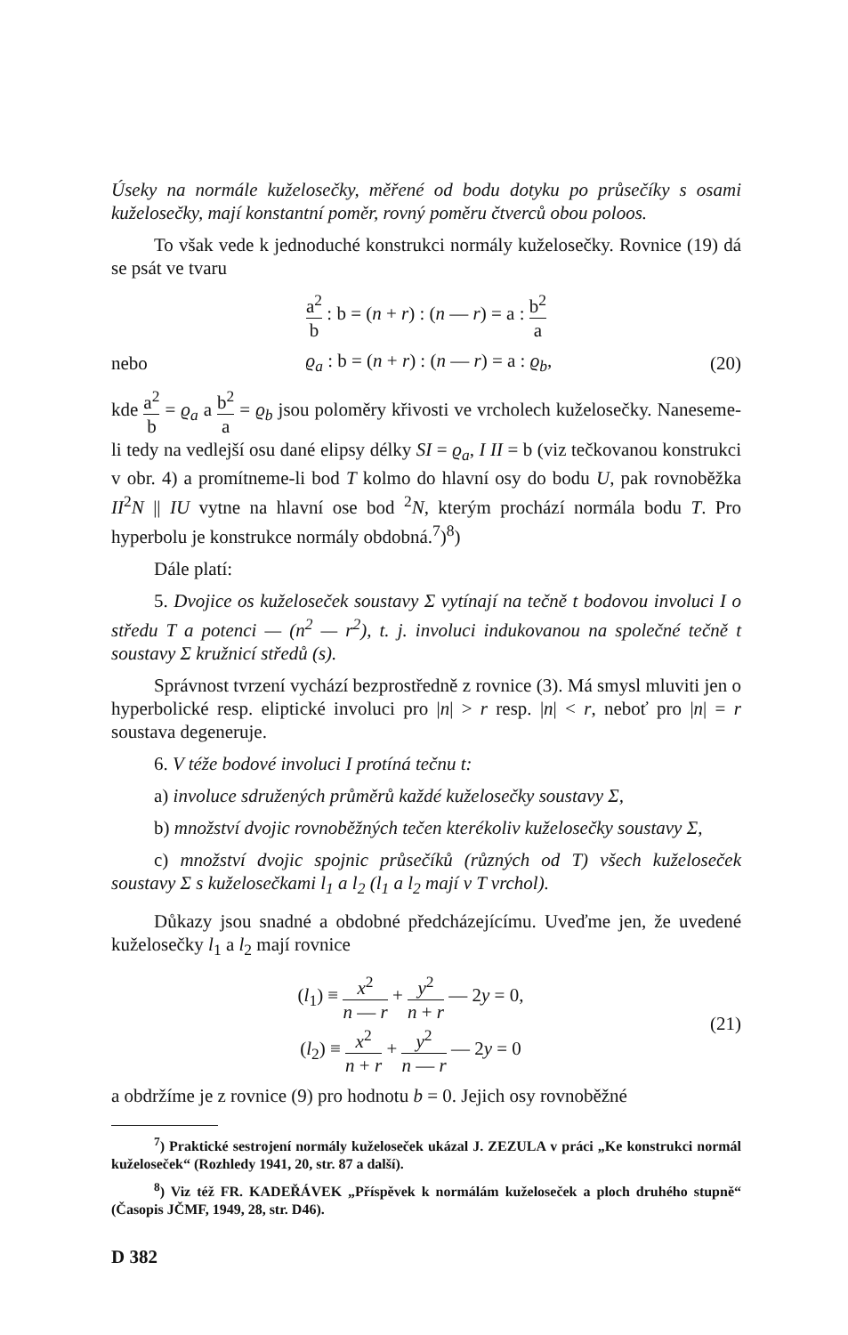Úseky na normále kuželosečky, měřené od bodu dotyku po průsečíky s osami kuželosečky, mají konstantní poměr, rovný poměru čtverců obou poloos.
To však vede k jednoduché konstrukci normály kuželosečky. Rovnice (19) dá se psát ve tvaru
a<sup>2</sup> b : b = (n + r) : (n — r) = a : b<sup>2</sup> a
nebo ϱ<sub>a</sub> : b = (n + r) : (n — r) = a : ϱ<sub>b</sub>, (20)
kde a<sup>2</sup> b = ϱ<sub>a</sub> a b<sup>2</sup> a = ϱ<sub>b</sub> jsou poloměry křivosti ve vrcholech kuželosečky. Naneseme-li tedy na vedlejší osu dané elipsy délky SI = ϱ<sub>a</sub>, I II = b (viz tečkovanou konstrukci v obr. 4) a promítneme-li bod T kolmo do hlavní osy do bodu U, pak rovnoběžka II<sup>2</sup>N || IU vytne na hlavní ose bod <sup>2</sup>N, kterým prochází normála bodu T. Pro hyperbolu je konstrukce normály obdobná.<sup>7</sup>)<sup>8</sup>)
Dále platí:
5. Dvojice os kuželoseček soustavy Σ vytínají na tečně t bodovou involuci I o středu T a potenci — (n<sup>2</sup> — r<sup>2</sup>), t. j. involuci indukovanou na společné tečně t soustavy Σ kružnicí středů (s).
Správnost tvrzení vychází bezprostředně z rovnice (3). Má smysl mluviti jen o hyperbolické resp. eliptické involuci pro |n| > r resp. |n| < r, neboť pro |n| = r soustava degeneruje.
6. V téže bodové involuci I protíná tečnu t:
a) involuce sdružených průměrů každé kuželosečky soustavy Σ,
b) množství dvojic rovnoběžných tečen kterékoliv kuželosečky soustavy Σ,
c) množství dvojic spojnic průsečíků (různých od T) všech kuželoseček soustavy Σ s kuželosečkami l<sub>1</sub> a l<sub>2</sub> (l<sub>1</sub> a l<sub>2</sub> mají v T vrchol).
Důkazy jsou snadné a obdobné předcházejícímu. Uveďme jen, že uvedené kuželosečky l<sub>1</sub> a l<sub>2</sub> mají rovnice
(l<sub>1</sub>) ≡ x<sup>2</sup> n — r + y<sup>2</sup> n + r — 2y = 0,
(l<sub>2</sub>) ≡ x<sup>2</sup> n + r + y<sup>2</sup> n — r — 2y = 0 (21)
a obdržíme je z rovnice (9) pro hodnotu b = 0. Jejich osy rovnoběžné
<sup>7</sup>) Praktické sestrojení normály kuželoseček ukázal J. ZEZULA v práci „Ke konstrukci normál kuželoseček“ (Rozhledy 1941, 20, str. 87 a další).
<sup>8</sup>) Viz též FR. KADEŘÁVEK „Příspěvek k normálám kuželoseček a ploch druhého stupně“ (Časopis JČMF, 1949, 28, str. D46).
D 382